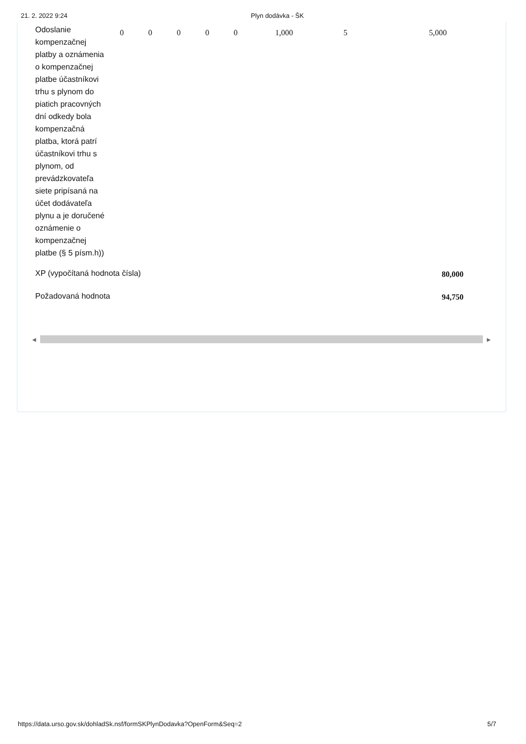21. 2. 2022 9:24 Plyn dodávka - ŠK
| Odoslanie kompenzačnej platby a oznámenia o kompenzačnej platbe účastníkovi trhu s plynom do piatich pracovných dní odkedy bola kompenzačná platba, ktorá patrí účastníkovi trhu s plynom, od prevádzkovateľa siete pripísaná na účet dodávateľa plynu a je doručené oznámenie o kompenzačnej platbe (§ 5 písm.h)) | 0 | 0 | 0 | 0 | 0 | 1,000 | 5 | 5,000 |
| XP (vypočítaná hodnota čísla) | | | | | | | 80,000 | |
| Požadovaná hodnota | | | | | | | 94,750 | |
◀ ▶
https://data.urso.gov.sk/dohladSk.nsf/formSKPlynDodavka?OpenForm&Seq=2 5/7